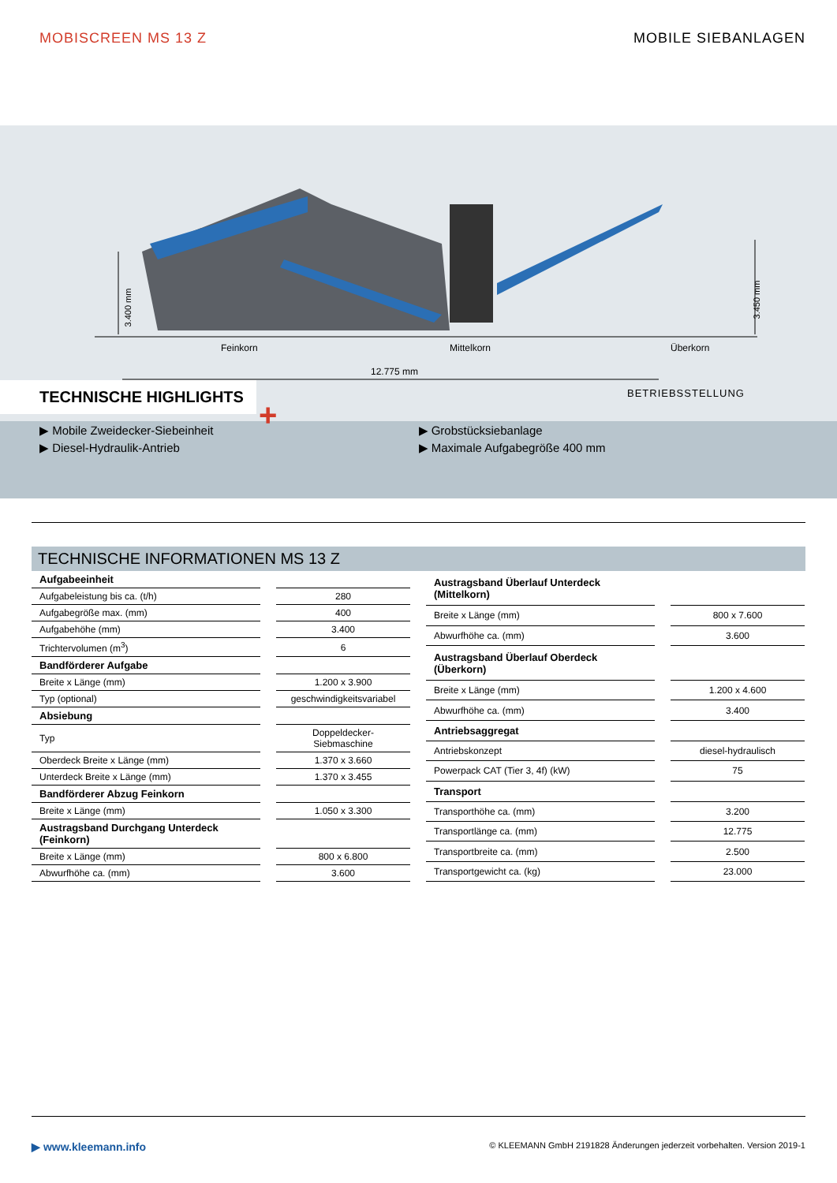MOBISCREEN MS 13 Z MOBILE SIEBANLAGEN
3.400 mm
3.450 mm
Feinkorn Mittelkorn Überkorn
12.775 mm
BETRIEBSSTELLUNG
+
TECHNISCHE HIGHLIGHTS
▶ Mobile Zweidecker-Siebeinheit
▶ Diesel-Hydraulik-Antrieb
▶ Grobstücksiebanlage
▶ Maximale Aufgabegröße 400 mm
TECHNISCHE INFORMATIONEN MS 13 Z
| Aufgabeeinheit | |
| Aufgabeleistung bis ca. (t/h) | 280 |
| Aufgabegröße max. (mm) | 400 |
| Aufgabehöhe (mm) | 3.400 |
| Trichtervolumen (m<sup>3</sup>) | 6 |
| Bandförderer Aufgabe | |
| Breite x Länge (mm) | 1.200 x 3.900 |
| Typ (optional) | geschwindigkeitsvariabel |
| Absiebung | |
| Typ | Doppeldecker-Siebmaschine |
| Oberdeck Breite x Länge (mm) | 1.370 x 3.660 |
| Unterdeck Breite x Länge (mm) | 1.370 x 3.455 |
| Bandförderer Abzug Feinkorn | |
| Breite x Länge (mm) | 1.050 x 3.300 |
| Austragsband Durchgang Unterdeck (Feinkorn) | |
| Breite x Länge (mm) | 800 x 6.800 |
| Abwurfhöhe ca. (mm) | 3.600 |
| Austragsband Überlauf Unterdeck (Mittelkorn) | |
| Breite x Länge (mm) | 800 x 7.600 |
| Abwurfhöhe ca. (mm) | 3.600 |
| Austragsband Überlauf Oberdeck (Überkorn) | |
| Breite x Länge (mm) | 1.200 x 4.600 |
| Abwurfhöhe ca. (mm) | 3.400 |
| Antriebsaggregat | |
| Antriebskonzept | diesel-hydraulisch |
| Powerpack CAT (Tier 3, 4f) (kW) | 75 |
| Transport | |
| Transporthöhe ca. (mm) | 3.200 |
| Transportlänge ca. (mm) | 12.775 |
| Transportbreite ca. (mm) | 2.500 |
| Transportgewicht ca. (kg) | 23.000 |
▶ www.kleemann.info © KLEEMANN GmbH 2191828 Änderungen jederzeit vorbehalten. Version 2019-1